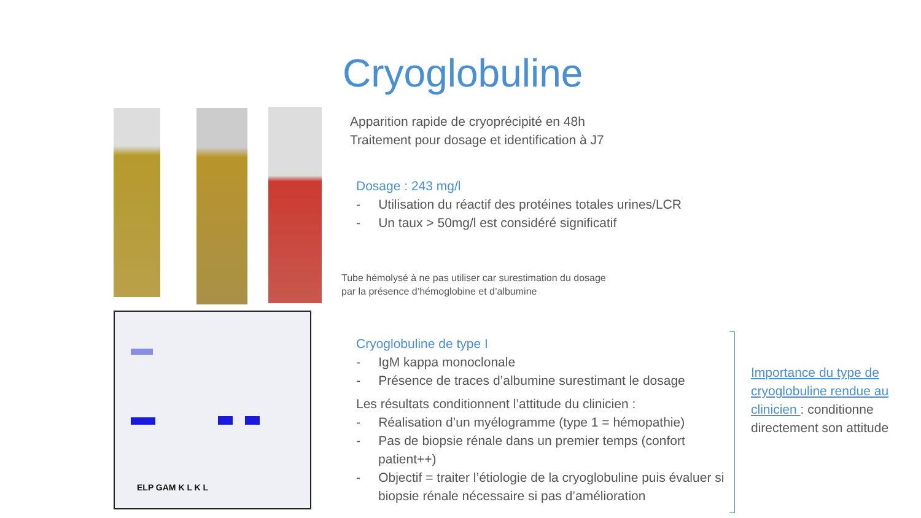Cryoglobuline
ELP GAM K L K L
Apparition rapide de cryoprécipité en 48h
Traitement pour dosage et identification à J7
Dosage : 243 mg/l
- Utilisation du réactif des protéines totales urines/LCR
- Un taux > 50mg/l est considéré significatif
Tube hémolysé à ne pas utiliser car surestimation du dosage
par la présence d’hémoglobine et d’albumine
Cryoglobuline de type I
- IgM kappa monoclonale
- Présence de traces d’albumine surestimant le dosage
Les résultats conditionnent l’attitude du clinicien :
- Réalisation d’un myélogramme (type 1 = hémopathie)
- Pas de biopsie rénale dans un premier temps (confort patient++)
- Objectif = traiter l’étiologie de la cryoglobuline puis évaluer si biopsie rénale nécessaire si pas d’amélioration
Importance du type de cryoglobuline rendue au clinicien : conditionne directement son attitude